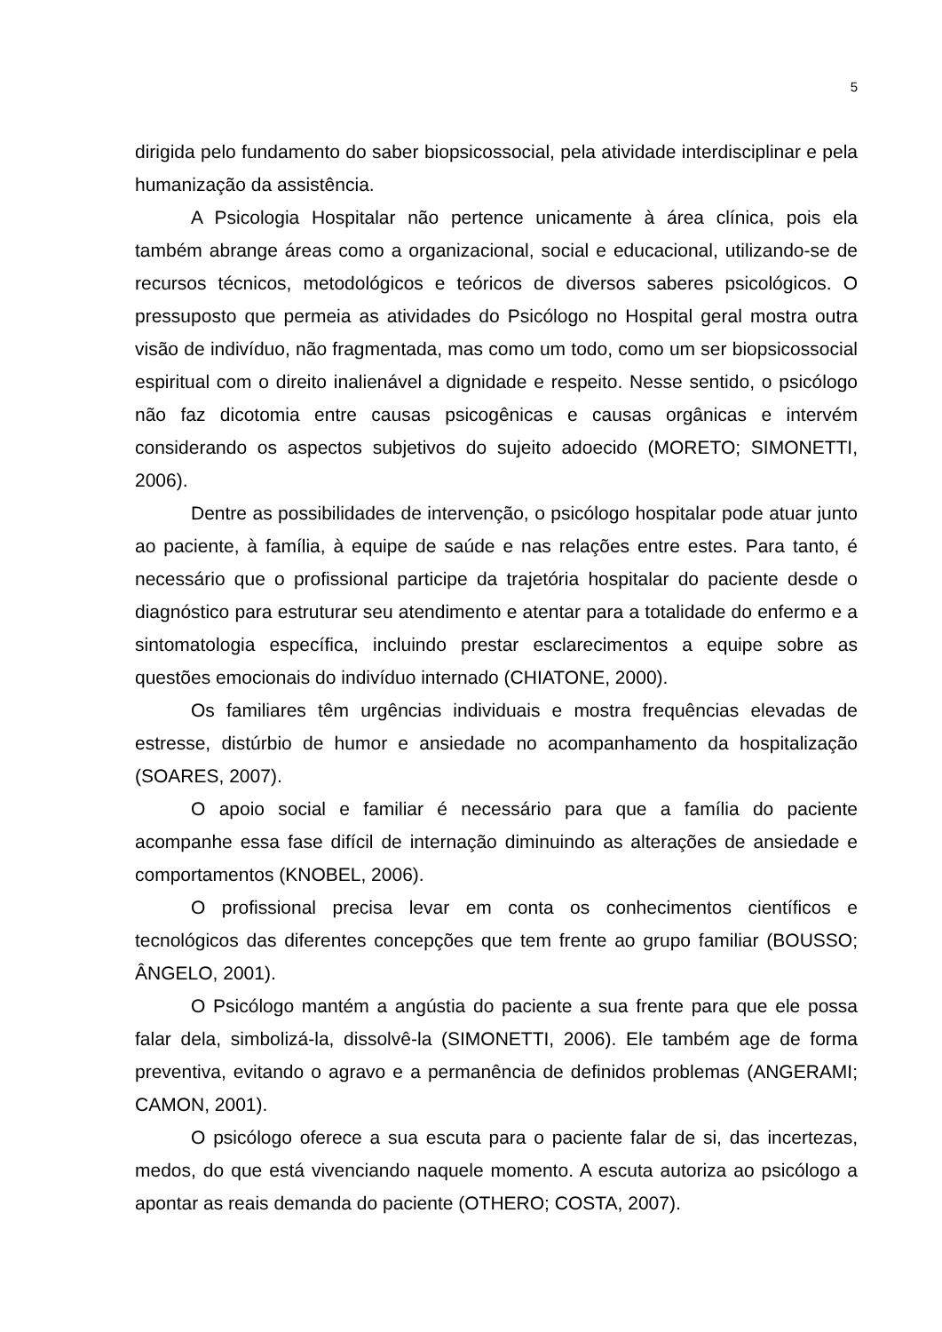5
dirigida pelo fundamento do saber biopsicossocial, pela atividade interdisciplinar e pela humanização da assistência.
A Psicologia Hospitalar não pertence unicamente à área clínica, pois ela também abrange áreas como a organizacional, social e educacional, utilizando-se de recursos técnicos, metodológicos e teóricos de diversos saberes psicológicos. O pressuposto que permeia as atividades do Psicólogo no Hospital geral mostra outra visão de indivíduo, não fragmentada, mas como um todo, como um ser biopsicossocial espiritual com o direito inalienável a dignidade e respeito. Nesse sentido, o psicólogo não faz dicotomia entre causas psicogênicas e causas orgânicas e intervém considerando os aspectos subjetivos do sujeito adoecido (MORETO; SIMONETTI, 2006).
Dentre as possibilidades de intervenção, o psicólogo hospitalar pode atuar junto ao paciente, à família, à equipe de saúde e nas relações entre estes. Para tanto, é necessário que o profissional participe da trajetória hospitalar do paciente desde o diagnóstico para estruturar seu atendimento e atentar para a totalidade do enfermo e a sintomatologia específica, incluindo prestar esclarecimentos a equipe sobre as questões emocionais do indivíduo internado (CHIATONE, 2000).
Os familiares têm urgências individuais e mostra frequências elevadas de estresse, distúrbio de humor e ansiedade no acompanhamento da hospitalização (SOARES, 2007).
O apoio social e familiar é necessário para que a família do paciente acompanhe essa fase difícil de internação diminuindo as alterações de ansiedade e comportamentos (KNOBEL, 2006).
O profissional precisa levar em conta os conhecimentos científicos e tecnológicos das diferentes concepções que tem frente ao grupo familiar (BOUSSO; ÂNGELO, 2001).
O Psicólogo mantém a angústia do paciente a sua frente para que ele possa falar dela, simbolizá-la, dissolvê-la (SIMONETTI, 2006). Ele também age de forma preventiva, evitando o agravo e a permanência de definidos problemas (ANGERAMI; CAMON, 2001).
O psicólogo oferece a sua escuta para o paciente falar de si, das incertezas, medos, do que está vivenciando naquele momento. A escuta autoriza ao psicólogo a apontar as reais demanda do paciente (OTHERO; COSTA, 2007).